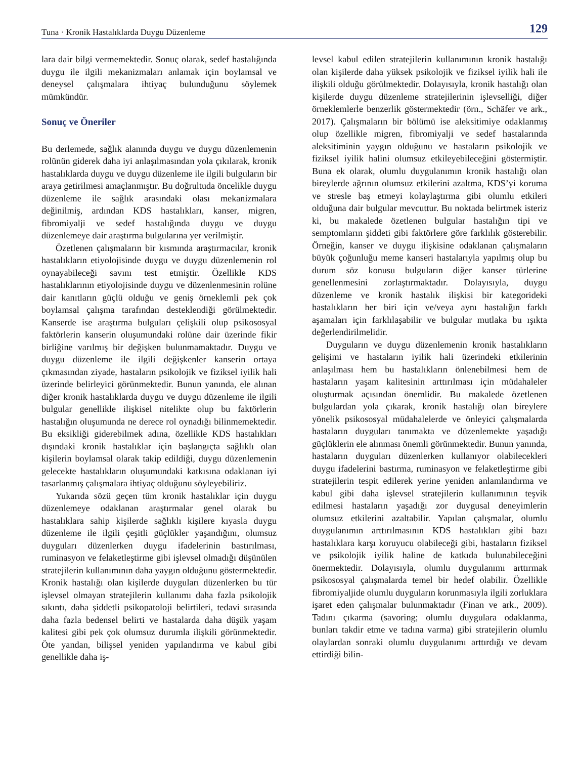Tuna · Kronik Hastalıklarda Duygu Düzenleme 129
lara dair bilgi vermemektedir. Sonuç olarak, sedef hastalığında duygu ile ilgili mekanizmaları anlamak için boylamsal ve deneysel çalışmalara ihtiyaç bulunduğunu söylemek mümkündür.
Sonuç ve Öneriler
Bu derlemede, sağlık alanında duygu ve duygu düzenlemenin rolünün giderek daha iyi anlaşılmasından yola çıkılarak, kronik hastalıklarda duygu ve duygu düzenleme ile ilgili bulguların bir araya getirilmesi amaçlanmıştır. Bu doğrultuda öncelikle duygu düzenleme ile sağlık arasındaki olası mekanizmalara değinilmiş, ardından KDS hastalıkları, kanser, migren, fibromiyalji ve sedef hastalığında duygu ve duygu düzenlemeye dair araştırma bulgularına yer verilmiştir.
Özetlenen çalışmaların bir kısmında araştırmacılar, kronik hastalıkların etiyolojisinde duygu ve duygu düzenlemenin rol oynayabileceği savını test etmiştir. Özellikle KDS hastalıklarının etiyolojisinde duygu ve düzenlenmesinin rolüne dair kanıtların güçlü olduğu ve geniş örneklemli pek çok boylamsal çalışma tarafından desteklendiği görülmektedir. Kanserde ise araştırma bulguları çelişkili olup psikososyal faktörlerin kanserin oluşumundaki rolüne dair üzerinde fikir birliğine varılmış bir değişken bulunmamaktadır. Duygu ve duygu düzenleme ile ilgili değişkenler kanserin ortaya çıkmasından ziyade, hastaların psikolojik ve fiziksel iyilik hali üzerinde belirleyici görünmektedir. Bunun yanında, ele alınan diğer kronik hastalıklarda duygu ve duygu düzenleme ile ilgili bulgular genellikle ilişkisel nitelikte olup bu faktörlerin hastalığın oluşumunda ne derece rol oynadığı bilinmemektedir. Bu eksikliği giderebilmek adına, özellikle KDS hastalıkları dışındaki kronik hastalıklar için başlangıçta sağlıklı olan kişilerin boylamsal olarak takip edildiği, duygu düzenlemenin gelecekte hastalıkların oluşumundaki katkısına odaklanan iyi tasarlanmış çalışmalara ihtiyaç olduğunu söyleyebiliriz.
Yukarıda sözü geçen tüm kronik hastalıklar için duygu düzenlemeye odaklanan araştırmalar genel olarak bu hastalıklara sahip kişilerde sağlıklı kişilere kıyasla duygu düzenleme ile ilgili çeşitli güçlükler yaşandığını, olumsuz duyguları düzenlerken duygu ifadelerinin bastırılması, ruminasyon ve felaketleştirme gibi işlevsel olmadığı düşünülen stratejilerin kullanımının daha yaygın olduğunu göstermektedir. Kronik hastalığı olan kişilerde duyguları düzenlerken bu tür işlevsel olmayan stratejilerin kullanımı daha fazla psikolojik sıkıntı, daha şiddetli psikopatoloji belirtileri, tedavi sırasında daha fazla bedensel belirti ve hastalarda daha düşük yaşam kalitesi gibi pek çok olumsuz durumla ilişkili görünmektedir. Öte yandan, bilişsel yeniden yapılandırma ve kabul gibi genellikle daha iş-
levsel kabul edilen stratejilerin kullanımının kronik hastalığı olan kişilerde daha yüksek psikolojik ve fiziksel iyilik hali ile ilişkili olduğu görülmektedir. Dolayısıyla, kronik hastalığı olan kişilerde duygu düzenleme stratejilerinin işlevselliği, diğer örneklemlerle benzerlik göstermektedir (örn., Schäfer ve ark., 2017). Çalışmaların bir bölümü ise aleksitimiye odaklanmış olup özellikle migren, fibromiyalji ve sedef hastalarında aleksitiminin yaygın olduğunu ve hastaların psikolojik ve fiziksel iyilik halini olumsuz etkileyebileceğini göstermiştir. Buna ek olarak, olumlu duygulanımın kronik hastalığı olan bireylerde ağrının olumsuz etkilerini azaltma, KDS’yi koruma ve stresle baş etmeyi kolaylaştırma gibi olumlu etkileri olduğuna dair bulgular mevcuttur. Bu noktada belirtmek isteriz ki, bu makalede özetlenen bulgular hastalığın tipi ve semptomların şiddeti gibi faktörlere göre farklılık gösterebilir. Örneğin, kanser ve duygu ilişkisine odaklanan çalışmaların büyük çoğunluğu meme kanseri hastalarıyla yapılmış olup bu durum söz konusu bulguların diğer kanser türlerine genellenmesini zorlaştırmaktadır. Dolayısıyla, duygu düzenleme ve kronik hastalık ilişkisi bir kategorideki hastalıkların her biri için ve/veya aynı hastalığın farklı aşamaları için farklılaşabilir ve bulgular mutlaka bu ışıkta değerlendirilmelidir.
Duyguların ve duygu düzenlemenin kronik hastalıkların gelişimi ve hastaların iyilik hali üzerindeki etkilerinin anlaşılması hem bu hastalıkların önlenebilmesi hem de hastaların yaşam kalitesinin arttırılması için müdahaleler oluşturmak açısından önemlidir. Bu makalede özetlenen bulgulardan yola çıkarak, kronik hastalığı olan bireylere yönelik psikososyal müdahalelerde ve önleyici çalışmalarda hastaların duyguları tanımakta ve düzenlemekte yaşadığı güçlüklerin ele alınması önemli görünmektedir. Bunun yanında, hastaların duyguları düzenlerken kullanıyor olabilecekleri duygu ifadelerini bastırma, ruminasyon ve felaketleştirme gibi stratejilerin tespit edilerek yerine yeniden anlamlandırma ve kabul gibi daha işlevsel stratejilerin kullanımının teşvik edilmesi hastaların yaşadığı zor duygusal deneyimlerin olumsuz etkilerini azaltabilir. Yapılan çalışmalar, olumlu duygulanımın arttırılmasının KDS hastalıkları gibi bazı hastalıklara karşı koruyucu olabileceği gibi, hastaların fiziksel ve psikolojik iyilik haline de katkıda bulunabileceğini önermektedir. Dolayısıyla, olumlu duygulanımı arttırmak psikososyal çalışmalarda temel bir hedef olabilir. Özellikle fibromiyaljide olumlu duyguların korunmasıyla ilgili zorluklara işaret eden çalışmalar bulunmaktadır (Finan ve ark., 2009). Tadını çıkarma (savoring; olumlu duygulara odaklanma, bunları takdir etme ve tadına varma) gibi stratejilerin olumlu olaylardan sonraki olumlu duygulanımı arttırdığı ve devam ettirdiği bilin-